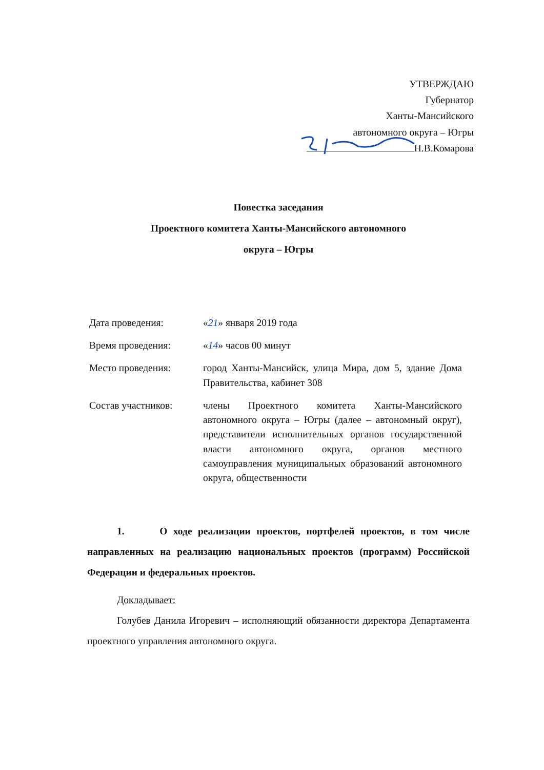УТВЕРЖДАЮ
Губернатор
Ханты-Мансийского
автономного округа – Югры
Н.В.Комарова
Повестка заседания
Проектного комитета Ханты-Мансийского автономного
округа – Югры
Дата проведения: «21» января 2019 года
Время проведения: «14» часов 00 минут
Место проведения: город Ханты-Мансийск, улица Мира, дом 5, здание Дома Правительства, кабинет 308
Состав участников: члены Проектного комитета Ханты-Мансийского автономного округа – Югры (далее – автономный округ), представители исполнительных органов государственной власти автономного округа, органов местного самоуправления муниципальных образований автономного округа, общественности
1. О ходе реализации проектов, портфелей проектов, в том числе направленных на реализацию национальных проектов (программ) Российской Федерации и федеральных проектов.
Докладывает:
Голубев Данила Игоревич – исполняющий обязанности директора Департамента проектного управления автономного округа.